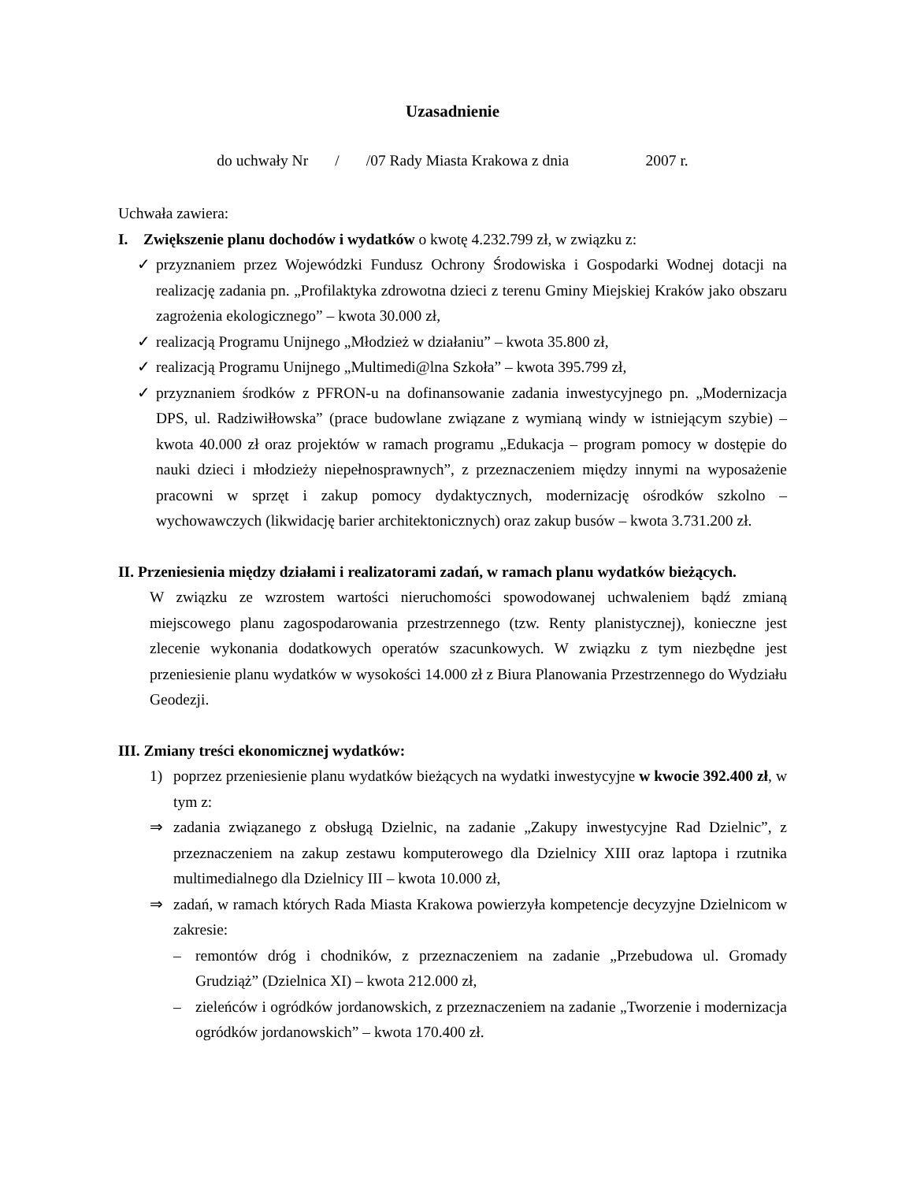Uzasadnienie
do uchwały Nr / /07 Rady Miasta Krakowa z dnia 2007 r.
Uchwała zawiera:
I. Zwiększenie planu dochodów i wydatków o kwotę 4.232.799 zł, w związku z:
✓ przyznaniem przez Wojewódzki Fundusz Ochrony Środowiska i Gospodarki Wodnej dotacji na realizację zadania pn. „Profilaktyka zdrowotna dzieci z terenu Gminy Miejskiej Kraków jako obszaru zagrożenia ekologicznego” – kwota 30.000 zł,
✓ realizacją Programu Unijnego „Młodzież w działaniu” – kwota 35.800 zł,
✓ realizacją Programu Unijnego „Multimedi@lna Szkoła” – kwota 395.799 zł,
✓ przyznaniem środków z PFRON-u na dofinansowanie zadania inwestycyjnego pn. „Modernizacja DPS, ul. Radziwiłłowska” (prace budowlane związane z wymianą windy w istniejącym szybie) – kwota 40.000 zł oraz projektów w ramach programu „Edukacja – program pomocy w dostępie do nauki dzieci i młodzieży niepełnosprawnych”, z przeznaczeniem między innymi na wyposażenie pracowni w sprzęt i zakup pomocy dydaktycznych, modernizację ośrodków szkolno – wychowawczych (likwidację barier architektonicznych) oraz zakup busów – kwota 3.731.200 zł.
II. Przeniesienia między działami i realizatorami zadań, w ramach planu wydatków bieżących.
W związku ze wzrostem wartości nieruchomości spowodowanej uchwaleniem bądź zmianą miejscowego planu zagospodarowania przestrzennego (tzw. Renty planistycznej), konieczne jest zlecenie wykonania dodatkowych operatów szacunkowych. W związku z tym niezbędne jest przeniesienie planu wydatków w wysokości 14.000 zł z Biura Planowania Przestrzennego do Wydziału Geodezji.
III. Zmiany treści ekonomicznej wydatków:
1) poprzez przeniesienie planu wydatków bieżących na wydatki inwestycyjne w kwocie 392.400 zł, w tym z:
⇒ zadania związanego z obsługą Dzielnic, na zadanie „Zakupy inwestycyjne Rad Dzielnic”, z przeznaczeniem na zakup zestawu komputerowego dla Dzielnicy XIII oraz laptopa i rzutnika multimedialnego dla Dzielnicy III – kwota 10.000 zł,
⇒ zadań, w ramach których Rada Miasta Krakowa powierzyła kompetencje decyzyjne Dzielnicom w zakresie:
– remontów dróg i chodników, z przeznaczeniem na zadanie „Przebudowa ul. Gromady Grudziąż” (Dzielnica XI) – kwota 212.000 zł,
– zieleńców i ogródków jordanowskich, z przeznaczeniem na zadanie „Tworzenie i modernizacja ogródków jordanowskich” – kwota 170.400 zł.